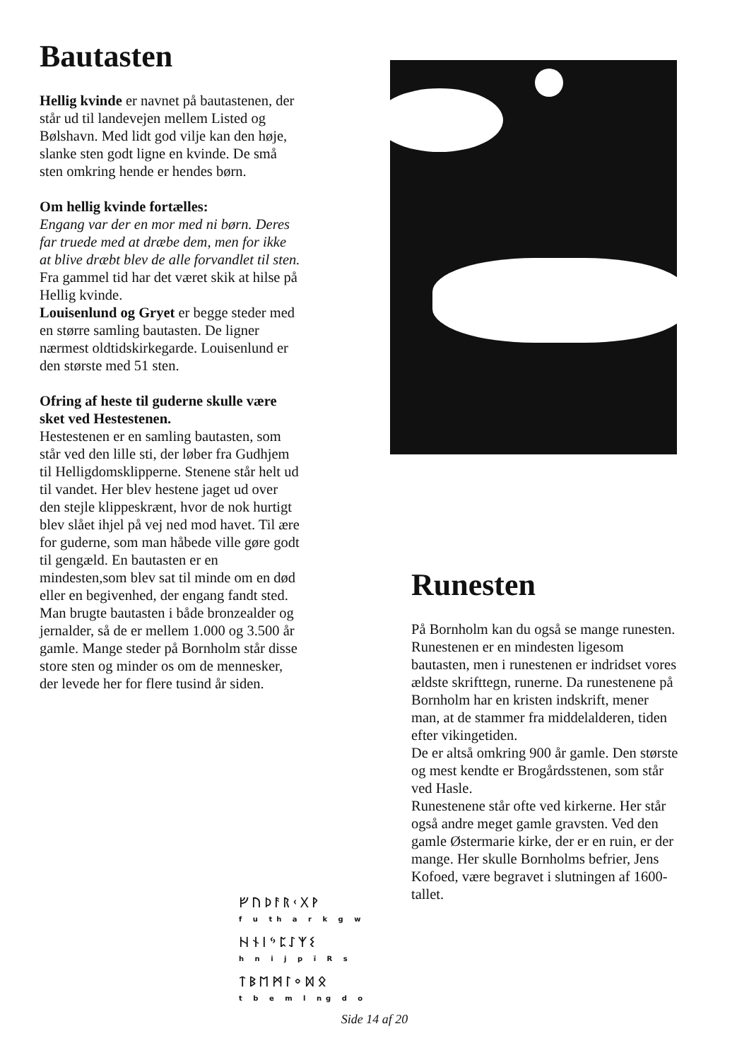Bautasten
Hellig kvinde er navnet på bautastenen, der står ud til landevejen mellem Listed og Bølshavn. Med lidt god vilje kan den høje, slanke sten godt ligne en kvinde. De små sten omkring hende er hendes børn.
Om hellig kvinde fortælles:
Engang var der en mor med ni børn. Deres far truede med at dræbe dem, men for ikke at blive dræbt blev de alle forvandlet til sten.
Fra gammel tid har det været skik at hilse på Hellig kvinde.
Louisenlund og Gryet er begge steder med en større samling bautasten. De ligner nærmest oldtidskirkegarde. Louisenlund er den største med 51 sten.
Ofring af heste til guderne skulle være sket ved Hestestenen.
Hestestenen er en samling bautasten, som står ved den lille sti, der løber fra Gudhjem til Helligdomsklipperne. Stenene står helt ud til vandet. Her blev hestene jaget ud over den stejle klippeskrænt, hvor de nok hurtigt blev slået ihjel på vej ned mod havet. Til ære for guderne, som man håbede ville gøre godt til gengæld. En bautasten er en mindesten,som blev sat til minde om en død eller en begivenhed, der engang fandt sted. Man brugte bautasten i både bronzealder og jernalder, så de er mellem 1.000 og 3.500 år gamle. Mange steder på Bornholm står disse store sten og minder os om de mennesker, der levede her for flere tusind år siden.
Runesten
På Bornholm kan du også se mange runesten. Runestenen er en mindesten ligesom bautasten, men i runestenen er indridset vores ældste skrifttegn, runerne. Da runestenene på Bornholm har en kristen indskrift, mener man, at de stammer fra middelalderen, tiden efter vikingetiden.
De er altså omkring 900 år gamle. Den største og mest kendte er Brogårdsstenen, som står ved Hasle.
Runestenene står ofte ved kirkerne. Her står også andre meget gamle gravsten. Ved den gamle Østermarie kirke, der er en ruin, er der mange. Her skulle Bornholms befrier, Jens Kofoed, være begravet i slutningen af 1600-tallet.
ᚠᚢᚦᚨᚱᚲᚷᚹ
f u th a r k g w
ᚺᚾᛁᛃᛈᛇᛉᛊ
h n i j p ï R s
ᛏᛒᛖᛗᛚᛜᛞᛟ
t b e m l ng d o
Side 14 af 20